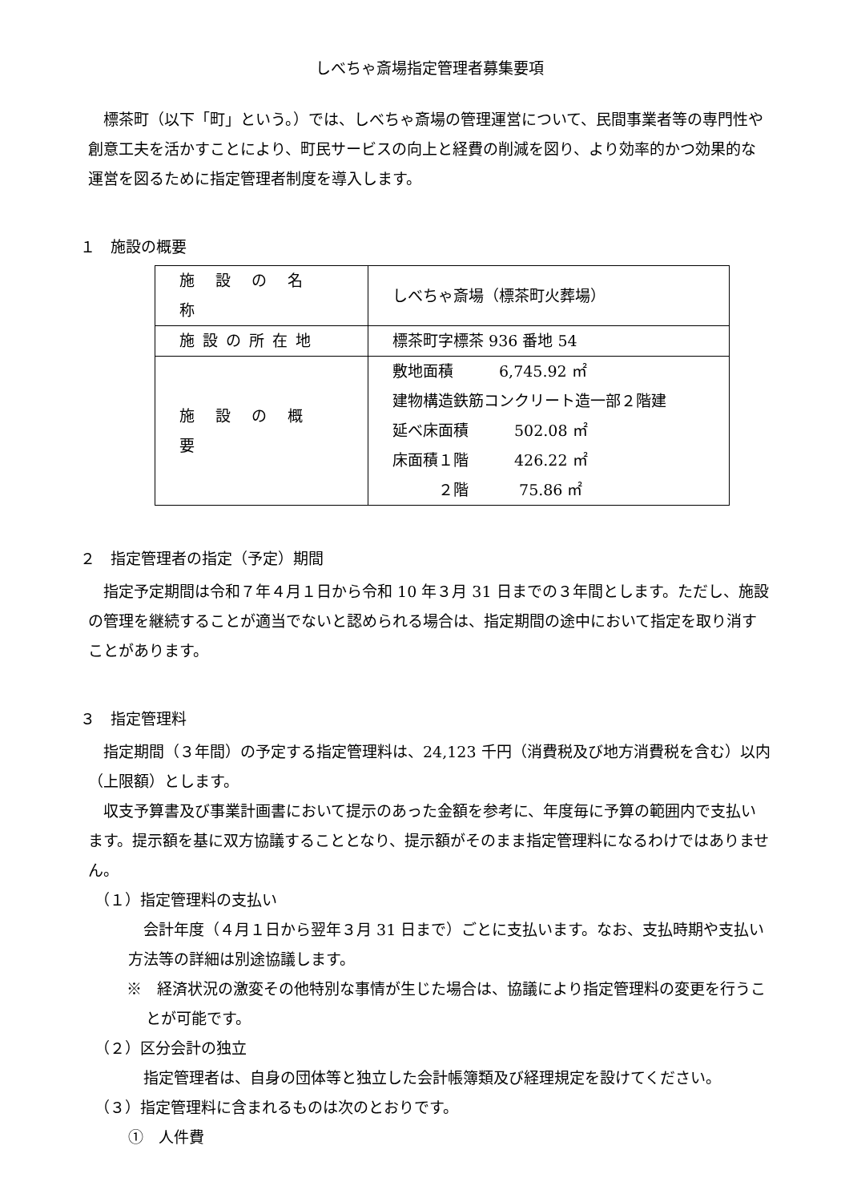しべちゃ斎場指定管理者募集要項
標茶町（以下「町」という。）では、しべちゃ斎場の管理運営について、民間事業者等の専門性や創意工夫を活かすことにより、町民サービスの向上と経費の削減を図り、より効率的かつ効果的な運営を図るために指定管理者制度を導入します。
１　施設の概要
| 施 設 の 名 称 | しべちゃ斎場（標茶町火葬場） |
| 施設の所在地 | 標茶町字標茶 936 番地 54 |
| 施 設 の 概 要 | 敷地面積 6,745.92 ㎡ 建物構造鉄筋コンクリート造一部２階建 延べ床面積 502.08 ㎡ 床面積１階 426.22 ㎡ ２階 75.86 ㎡ |
２　指定管理者の指定（予定）期間
指定予定期間は令和７年４月１日から令和 10 年３月 31 日までの３年間とします。ただし、施設の管理を継続することが適当でないと認められる場合は、指定期間の途中において指定を取り消すことがあります。
３　指定管理料
指定期間（３年間）の予定する指定管理料は、24,123 千円（消費税及び地方消費税を含む）以内（上限額）とします。
収支予算書及び事業計画書において提示のあった金額を参考に、年度毎に予算の範囲内で支払います。提示額を基に双方協議することとなり、提示額がそのまま指定管理料になるわけではありません。
（１）指定管理料の支払い
会計年度（４月１日から翌年３月 31 日まで）ごとに支払います。なお、支払時期や支払い方法等の詳細は別途協議します。
※　経済状況の激変その他特別な事情が生じた場合は、協議により指定管理料の変更を行うことが可能です。
（２）区分会計の独立
指定管理者は、自身の団体等と独立した会計帳簿類及び経理規定を設けてください。
（３）指定管理料に含まれるものは次のとおりです。
①　人件費